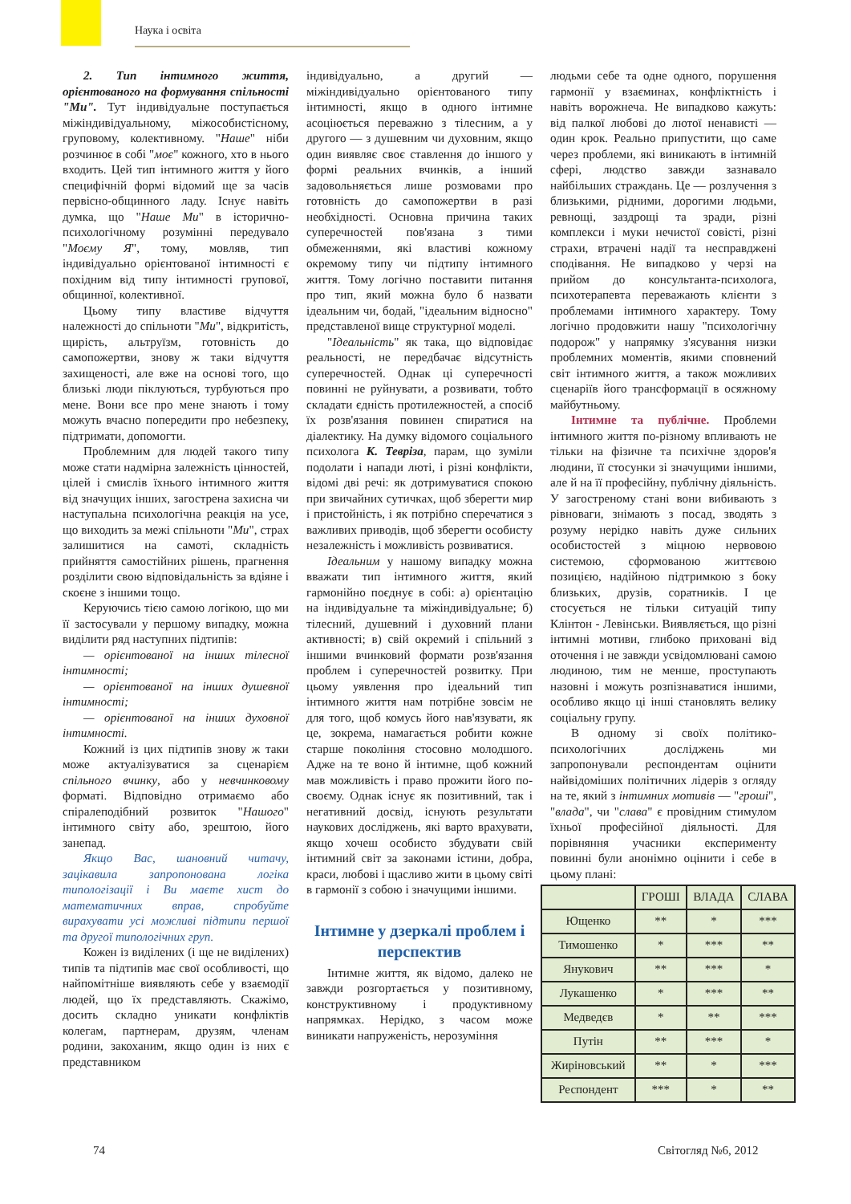Наука і освіта
2. Тип інтимного життя, орієнтованого на формування спільності "Ми". Тут індивідуальне поступається міжіндивідуальному, міжособистісному, груповому, колективному. "Наше" ніби розчинює в собі "моє" кожного, хто в нього входить. Цей тип інтимного життя у його специфічній формі відомий ще за часів первісно-общинного ладу. Існує навіть думка, що "Наше Ми" в історично-психологічному розумінні передувало "Моєму Я", тому, мовляв, тип індивідуально орієнтованої інтимності є похідним від типу інтимності групової, общинної, колективної.
Цьому типу властиве відчуття належності до спільноти "Ми", відкритість, щирість, альтруїзм, готовність до самопожертви, знову ж таки відчуття захищеності, але вже на основі того, що близькі люди піклуються, турбуються про мене. Вони все про мене знають і тому можуть вчасно попередити про небезпеку, підтримати, допомогти.
Проблемним для людей такого типу може стати надмірна залежність цінностей, цілей і смислів їхнього інтимного життя від значущих інших, загострена захисна чи наступальна психологічна реакція на усе, що виходить за межі спільноти "Ми", страх залишитися на самоті, складність прийняття самостійних рішень, прагнення розділити свою відповідальність за вдіяне і скоєне з іншими тощо.
Керуючись тією самою логікою, що ми її застосували у першому випадку, можна виділити ряд наступних підтипів:
— орієнтованої на інших тілесної інтимності;
— орієнтованої на інших душевної інтимності;
— орієнтованої на інших духовної інтимності.
Кожний із цих підтипів знову ж таки може актуалізуватися за сценарієм спільного вчинку, або у невчинковому форматі. Відповідно отримаємо або спіралеподібний розвиток "Нашого" інтимного світу або, зрештою, його занепад.
Якщо Вас, шановний читачу, зацікавила запропонована логіка типологізації і Ви маєте хист до математичних вправ, спробуйте вирахувати усі можливі підтипи першої та другої типологічних груп.
Кожен із виділених (і ще не виділених) типів та підтипів має свої особливості, що найпомітніше виявляють себе у взаємодії людей, що їх представляють. Скажімо, досить складно уникати конфліктів колегам, партнерам, друзям, членам родини, закоханим, якщо один із них є представником
індивідуально, а другий — міжіндивідуально орієнтованого типу інтимності, якщо в одного інтимне асоціюється переважно з тілесним, а у другого — з душевним чи духовним, якщо один виявляє своє ставлення до іншого у формі реальних вчинків, а інший задовольняється лише розмовами про готовність до самопожертви в разі необхідності. Основна причина таких суперечностей пов'язана з тими обмеженнями, які властиві кожному окремому типу чи підтипу інтимного життя. Тому логічно поставити питання про тип, який можна було б назвати ідеальним чи, бодай, "ідеальним відносно" представленої вище структурної моделі.
"Ідеальність" як така, що відповідає реальності, не передбачає відсутність суперечностей. Однак ці суперечності повинні не руйнувати, а розвивати, тобто складати єдність протилежностей, а спосіб їх розв'язання повинен спиратися на діалектику. На думку відомого соціального психолога К. Тевріза, парам, що зуміли подолати і напади люті, і різні конфлікти, відомі дві речі: як дотримуватися спокою при звичайних сутичках, щоб зберегти мир і пристойність, і як потрібно сперечатися з важливих приводів, щоб зберегти особисту незалежність і можливість розвиватися.
Ідеальним у нашому випадку можна вважати тип інтимного життя, який гармонійно поєднує в собі: а) орієнтацію на індивідуальне та міжіндивідуальне; б) тілесний, душевний і духовний плани активності; в) свій окремий і спільний з іншими вчинковий формати розв'язання проблем і суперечностей розвитку. При цьому уявлення про ідеальний тип інтимного життя нам потрібне зовсім не для того, щоб комусь його нав'язувати, як це, зокрема, намагається робити кожне старше покоління стосовно молодшого. Адже на те воно й інтимне, щоб кожний мав можливість і право прожити його по-своєму. Однак існує як позитивний, так і негативний досвід, існують результати наукових досліджень, які варто врахувати, якщо хочеш особисто збудувати свій інтимний світ за законами істини, добра, краси, любові і щасливо жити в цьому світі в гармонії з собою і значущими іншими.
Інтимне у дзеркалі проблем і перспектив
Інтимне життя, як відомо, далеко не завжди розгортається у позитивному, конструктивному і продуктивному напрямках. Нерідко, з часом може виникати напруженість, нерозуміння
людьми себе та одне одного, порушення гармонії у взаєминах, конфліктність і навіть ворожнеча. Не випадково кажуть: від палкої любові до лютої ненависті — один крок. Реально припустити, що саме через проблеми, які виникають в інтимній сфері, людство завжди зазнавало найбільших страждань. Це — розлучення з близькими, рідними, дорогими людьми, ревнощі, заздрощі та зради, різні комплекси і муки нечистої совісті, різні страхи, втрачені надії та несправджені сподівання. Не випадково у черзі на прийом до консультанта-психолога, психотерапевта переважають клієнти з проблемами інтимного характеру. Тому логічно продовжити нашу "психологічну подорож" у напрямку з'ясування низки проблемних моментів, якими сповнений світ інтимного життя, а також можливих сценаріїв його трансформації в осяжному майбутньому.
Інтимне та публічне. Проблеми інтимного життя по-різному впливають не тільки на фізичне та психічне здоров'я людини, її стосунки зі значущими іншими, але й на її професійну, публічну діяльність. У загостреному стані вони вибивають з рівноваги, знімають з посад, зводять з розуму нерідко навіть дуже сильних особистостей з міцною нервовою системою, сформованою життєвою позицією, надійною підтримкою з боку близьких, друзів, соратників. І це стосується не тільки ситуацій типу Клінтон - Левінськи. Виявляється, що різні інтимні мотиви, глибоко приховані від оточення і не завжди усвідомлювані самою людиною, тим не менше, проступають назовні і можуть розпізнаватися іншими, особливо якщо ці інші становлять велику соціальну групу.
В одному зі своїх політико-психологічних досліджень ми запропонували респондентам оцінити найвідоміших політичних лідерів з огляду на те, який з інтимних мотивів — "гроші", "влада", чи "слава" є провідним стимулом їхньої професійної діяльності. Для порівняння учасники експерименту повинні були анонімно оцінити і себе в цьому плані:
| | ГРОШІ | ВЛАДА | СЛАВА |
| --- | --- | --- | --- |
| Ющенко | ** | * | *** |
| Тимошенко | * | *** | ** |
| Янукович | ** | *** | * |
| Лукашенко | * | *** | ** |
| Медведєв | * | ** | *** |
| Путін | ** | *** | * |
| Жиріновський | ** | * | *** |
| Респондент | *** | * | ** |
74 Світогляд №6, 2012